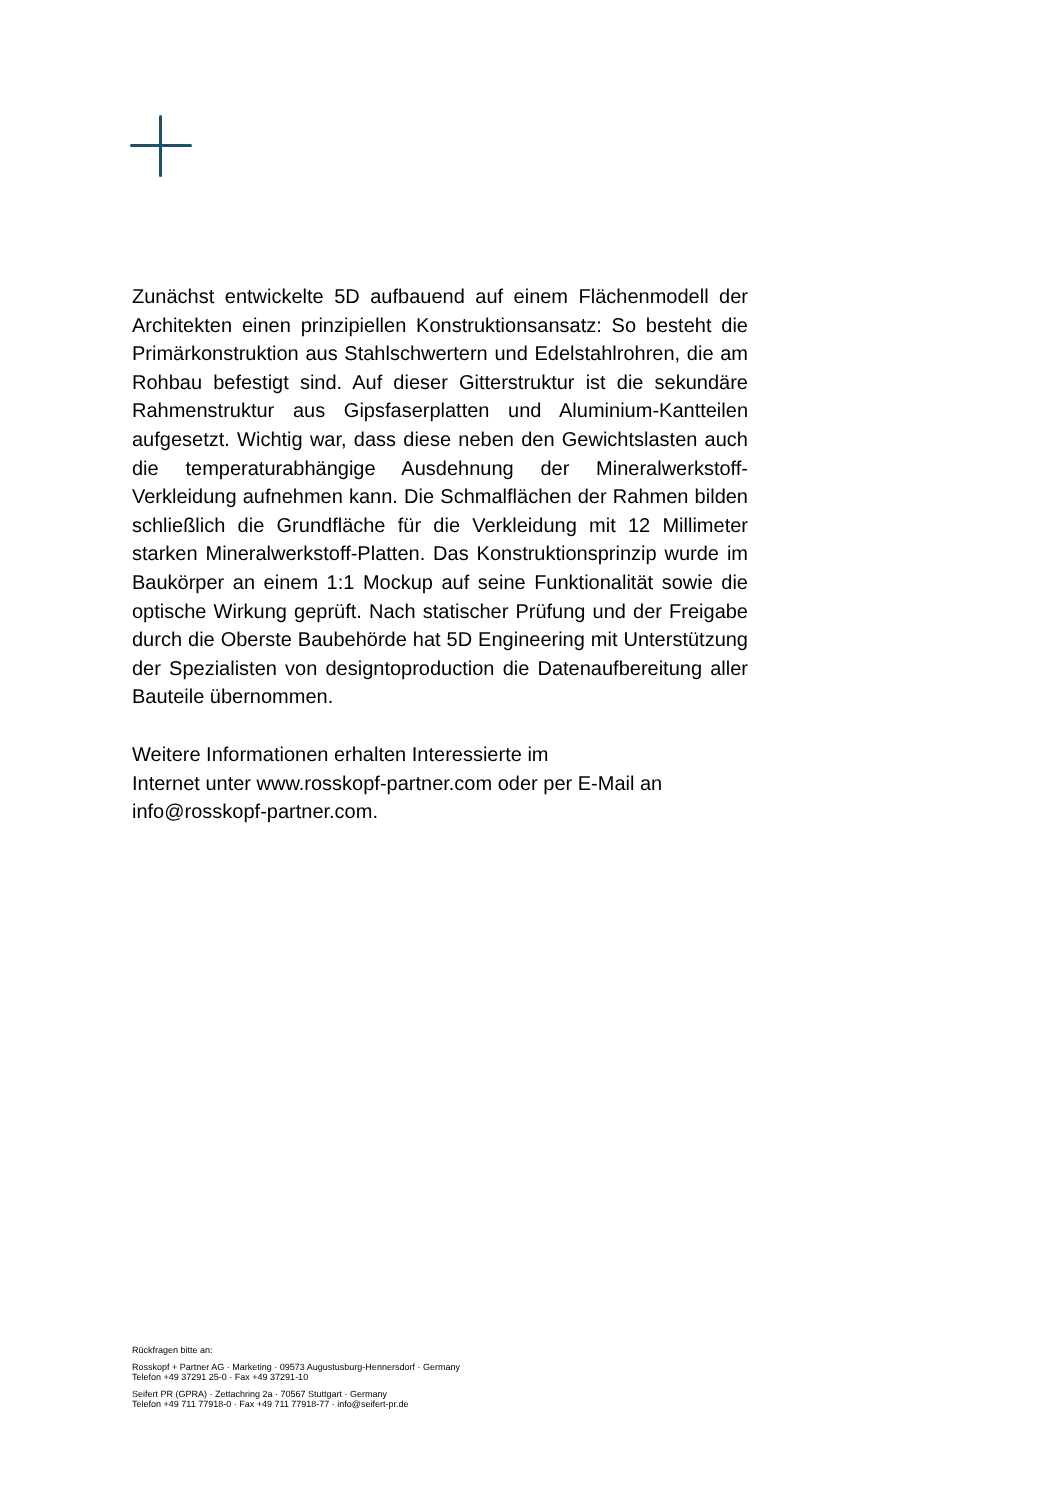Zunächst entwickelte 5D aufbauend auf einem Flächenmodell der Architekten einen prinzipiellen Konstruktionsansatz: So besteht die Primärkonstruktion aus Stahlschwertern und Edelstahlrohren, die am Rohbau befestigt sind. Auf dieser Gitterstruktur ist die sekundäre Rahmenstruktur aus Gipsfaserplatten und Aluminium-Kantteilen aufgesetzt. Wichtig war, dass diese neben den Gewichtslasten auch die temperaturabhängige Ausdehnung der Mineralwerkstoff-Verkleidung aufnehmen kann. Die Schmalflächen der Rahmen bilden schließlich die Grundfläche für die Verkleidung mit 12 Millimeter starken Mineralwerkstoff-Platten. Das Konstruktionsprinzip wurde im Baukörper an einem 1:1 Mockup auf seine Funktionalität sowie die optische Wirkung geprüft. Nach statischer Prüfung und der Freigabe durch die Oberste Baubehörde hat 5D Engineering mit Unterstützung der Spezialisten von designtoproduction die Datenaufbereitung aller Bauteile übernommen.
Weitere Informationen erhalten Interessierte im
Internet unter www.rosskopf-partner.com oder per E-Mail an
info@rosskopf-partner.com.
Rückfragen bitte an:
Rosskopf + Partner AG · Marketing · 09573 Augustusburg-Hennersdorf · Germany
Telefon +49 37291 25-0 · Fax +49 37291-10
Seifert PR (GPRA) · Zettachring 2a · 70567 Stuttgart · Germany
Telefon +49 711 77918-0 · Fax +49 711 77918-77 · info@seifert-pr.de